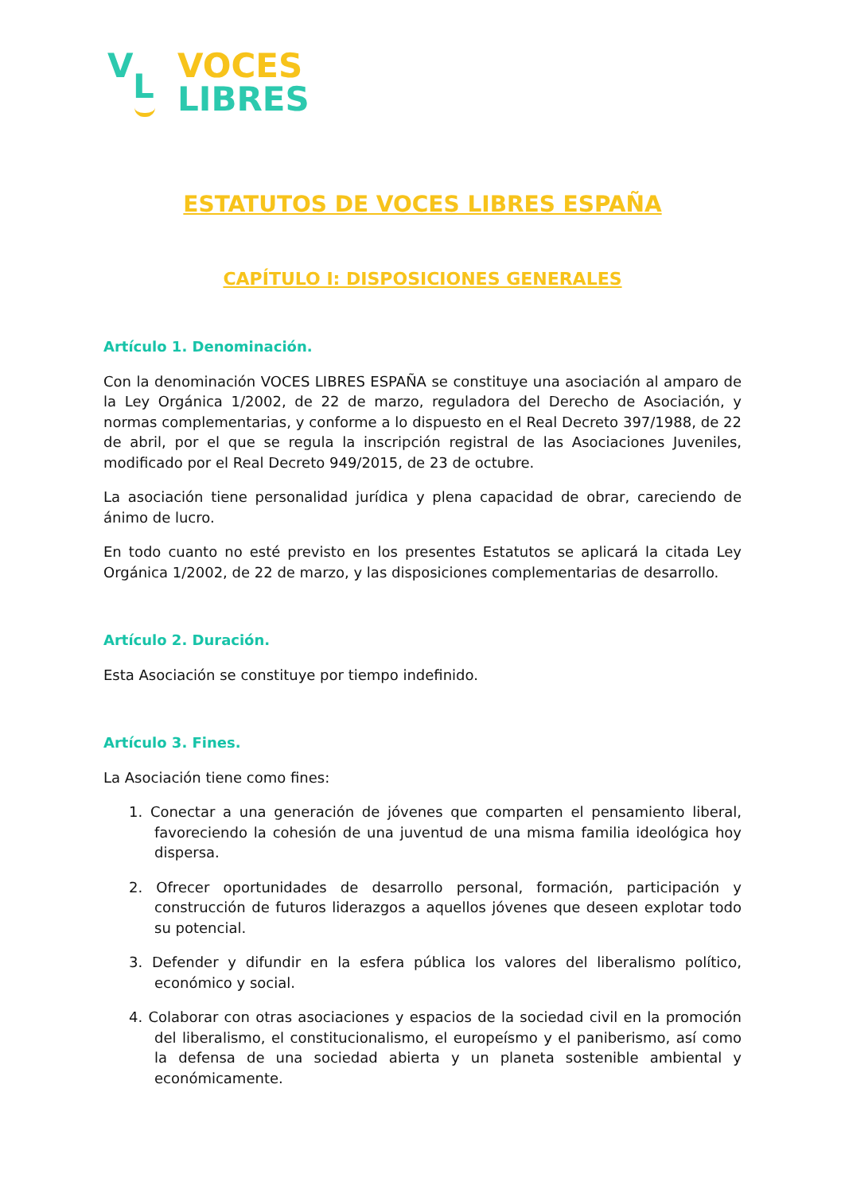V
L
VOCES
LIBRES
ESTATUTOS DE VOCES LIBRES ESPAÑA
CAPÍTULO I: DISPOSICIONES GENERALES
Artículo 1. Denominación.
Con la denominación VOCES LIBRES ESPAÑA se constituye una asociación al amparo de la Ley Orgánica 1/2002, de 22 de marzo, reguladora del Derecho de Asociación, y normas complementarias, y conforme a lo dispuesto en el Real Decreto 397/1988, de 22 de abril, por el que se regula la inscripción registral de las Asociaciones Juveniles, modificado por el Real Decreto 949/2015, de 23 de octubre.
La asociación tiene personalidad jurídica y plena capacidad de obrar, careciendo de ánimo de lucro.
En todo cuanto no esté previsto en los presentes Estatutos se aplicará la citada Ley Orgánica 1/2002, de 22 de marzo, y las disposiciones complementarias de desarrollo.
Artículo 2. Duración.
Esta Asociación se constituye por tiempo indefinido.
Artículo 3. Fines.
La Asociación tiene como fines:
1. Conectar a una generación de jóvenes que comparten el pensamiento liberal, favoreciendo la cohesión de una juventud de una misma familia ideológica hoy dispersa.
2. Ofrecer oportunidades de desarrollo personal, formación, participación y construcción de futuros liderazgos a aquellos jóvenes que deseen explotar todo su potencial.
3. Defender y difundir en la esfera pública los valores del liberalismo político, económico y social.
4. Colaborar con otras asociaciones y espacios de la sociedad civil en la promoción del liberalismo, el constitucionalismo, el europeísmo y el paniberismo, así como la defensa de una sociedad abierta y un planeta sostenible ambiental y económicamente.